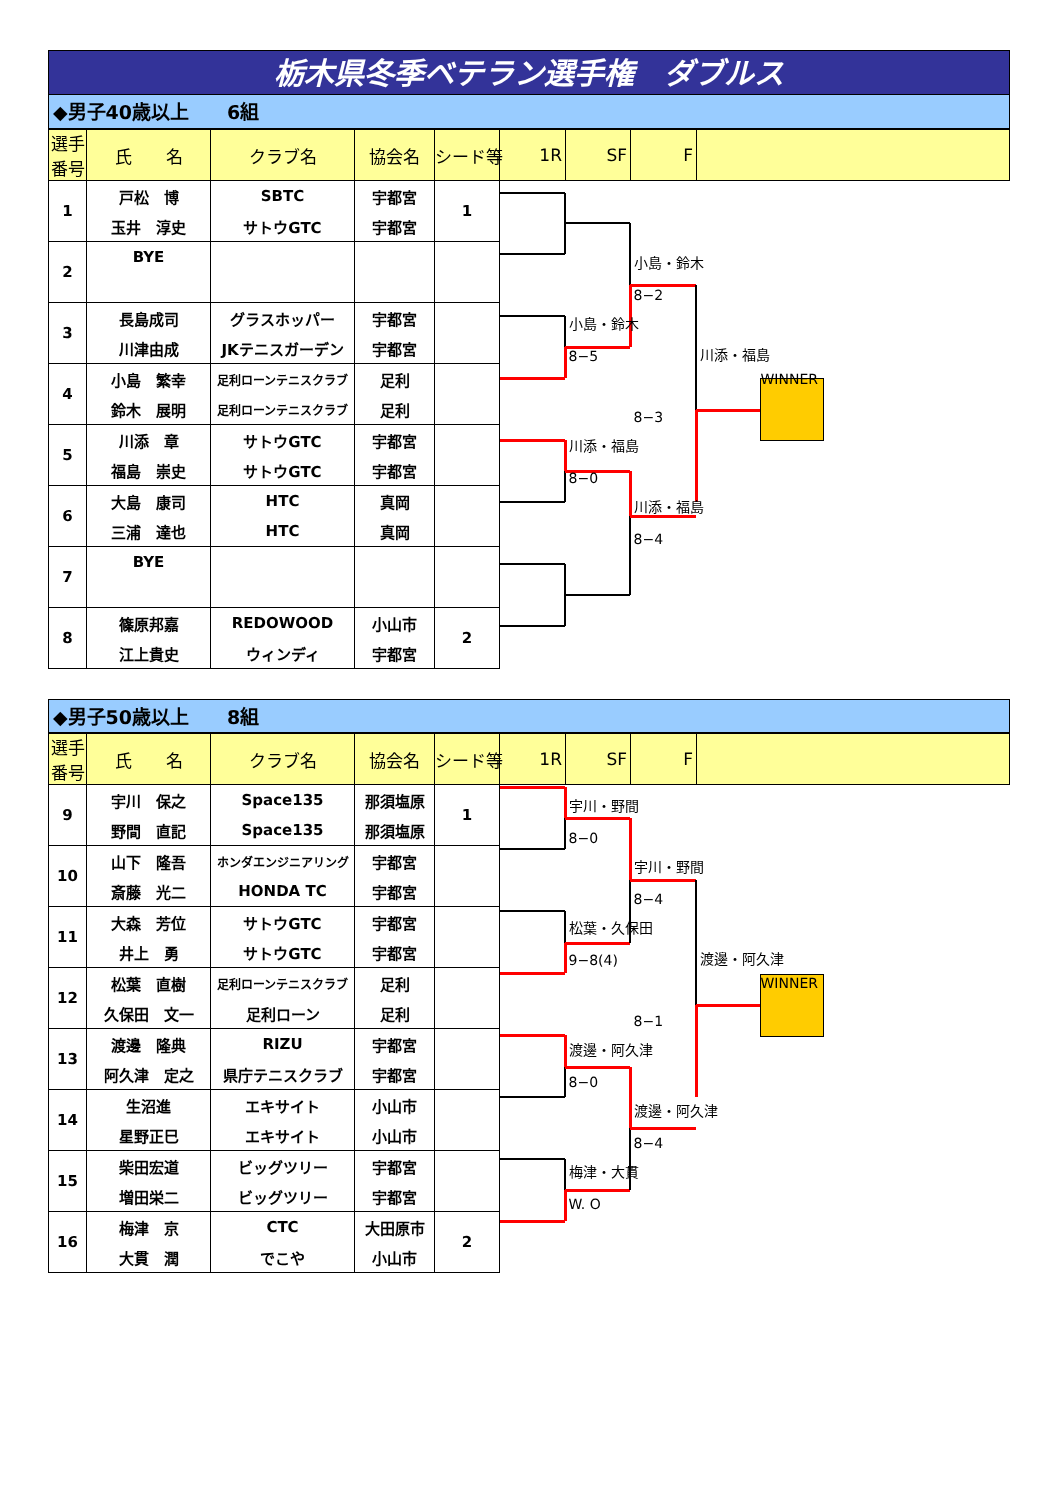栃木県冬季ベテラン選手権　ダブルス
◆男子40歳以上　　6組
| 選手 番号 | 氏 名 | クラブ名 | 協会名 | シード等 | 1R | SF | F | |
| --- | --- | --- | --- | --- | --- | --- | --- | --- |
| 1 | 戸松 博 | SBTC | 宇都宮 | 1 | | | | |
| | 玉井 淳史 | サトウGTC | 宇都宮 | | | | | |
| 2 | BYE | | | | | | 小島・鈴木 | |
| | | | | | | | 8−2 | |
| 3 | 長島成司 | グラスホッパー | 宇都宮 | | | 小島・鈴木 | | |
| | 川津由成 | JKテニスガーデン | 宇都宮 | | | 8−5 | | 川添・福島 |
| 4 | 小島 繁幸 | 足利ローンテニスクラブ | 足利 | | | | | WINNER |
| | 鈴木 展明 | 足利ローンテニスクラブ | 足利 | | | | 8−3 | |
| 5 | 川添 章 | サトウGTC | 宇都宮 | | | 川添・福島 | | |
| | 福島 崇史 | サトウGTC | 宇都宮 | | | 8−0 | | |
| 6 | 大島 康司 | HTC | 真岡 | | | | 川添・福島 | |
| | 三浦 達也 | HTC | 真岡 | | | | 8−4 | |
| 7 | BYE | | | | | | | |
| 8 | 篠原邦嘉 | REDOWOOD | 小山市 | 2 | | | | |
| | 江上貴史 | ウィンディ | 宇都宮 | | | | | |
◆男子50歳以上　　8組
| 選手 番号 | 氏 名 | クラブ名 | 協会名 | シード等 | 1R | SF | F | |
| --- | --- | --- | --- | --- | --- | --- | --- | --- |
| 9 | 宇川 保之 | Space135 | 那須塩原 | 1 | | 宇川・野間 | | |
| | 野間 直記 | Space135 | 那須塩原 | | | 8−0 | | |
| 10 | 山下 隆吾 | ホンダエンジニアリング | 宇都宮 | | | | 宇川・野間 | |
| | 斎藤 光二 | HONDA TC | 宇都宮 | | | | 8−4 | |
| 11 | 大森 芳位 | サトウGTC | 宇都宮 | | | 松葉・久保田 | | |
| | 井上 勇 | サトウGTC | 宇都宮 | | | 9−8(4) | | 渡邊・阿久津 |
| 12 | 松葉 直樹 | 足利ローンテニスクラブ | 足利 | | | | | WINNER |
| | 久保田 文一 | 足利ローン | 足利 | | | | 8−1 | |
| 13 | 渡邊 隆典 | RIZU | 宇都宮 | | | 渡邊・阿久津 | | |
| | 阿久津 定之 | 県庁テニスクラブ | 宇都宮 | | | 8−0 | | |
| 14 | 生沼進 | エキサイト | 小山市 | | | | 渡邊・阿久津 | |
| | 星野正巳 | エキサイト | 小山市 | | | | 8−4 | |
| 15 | 柴田宏道 | ビッグツリー | 宇都宮 | | | 梅津・大貫 | | |
| | 増田栄二 | ビッグツリー | 宇都宮 | | | W. O | | |
| 16 | 梅津 京 | CTC | 大田原市 | 2 | | | | |
| | 大貫 潤 | でこや | 小山市 | | | | | |